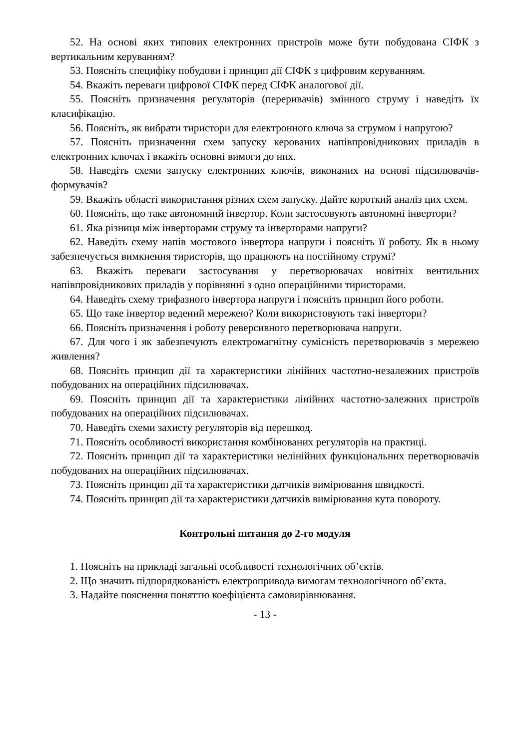52. На основі яких типових електронних пристроїв може бути побудована СІФК з вертикальним керуванням?
53. Поясніть специфіку побудови і принцип дії СІФК з цифровим керуванням.
54. Вкажіть переваги цифрової СІФК перед СІФК аналогової дії.
55. Поясніть призначення регуляторів (переривачів) змінного струму і наведіть їх класифікацію.
56. Поясніть, як вибрати тиристори для електронного ключа за струмом і напругою?
57. Поясніть призначення схем запуску керованих напівпровідникових приладів в електронних ключах і вкажіть основні вимоги до них.
58. Наведіть схеми запуску електронних ключів, виконаних на основі підсилювачів-формувачів?
59. Вкажіть області використання різних схем запуску. Дайте короткий аналіз цих схем.
60. Поясніть, що таке автономний інвертор. Коли застосовують автономні інвертори?
61. Яка різниця між інверторами струму та інверторами напруги?
62. Наведіть схему напів мостового інвертора напруги і поясніть її роботу. Як в ньому забезпечується вимкнення тиристорів, що працюють на постійному струмі?
63. Вкажіть переваги застосування у перетворювачах новітніх вентильних напівпровідникових приладів у порівнянні з одно операційними тиристорами.
64. Наведіть схему трифазного інвертора напруги і поясніть принцип його роботи.
65. Що таке інвертор ведений мережею? Коли використовують такі інвертори?
66. Поясніть призначення і роботу реверсивного перетворювача напруги.
67. Для чого і як забезпечують електромагнітну сумісність перетворювачів з мережею живлення?
68. Поясніть принцип дії та характеристики лінійних частотно-незалежних пристроїв побудованих на операційних підсилювачах.
69. Поясніть принцип дії та характеристики лінійних частотно-залежних пристроїв побудованих на операційних підсилювачах.
70. Наведіть схеми захисту регуляторів від перешкод.
71. Поясніть особливості використання комбінованих регуляторів на практиці.
72. Поясніть принцип дії та характеристики нелінійних функціональних перетворювачів побудованих на операційних підсилювачах.
73. Поясніть принцип дії та характеристики датчиків вимірювання швидкості.
74. Поясніть принцип дії та характеристики датчиків вимірювання кута повороту.
Контрольні питання до 2-го модуля
1. Поясніть на прикладі загальні особливості технологічних об’єктів.
2. Що значить підпорядкованість електропривода вимогам технологічного об’єкта.
3. Надайте пояснення поняттю коефіцієнта самовирівнювання.
- 13 -